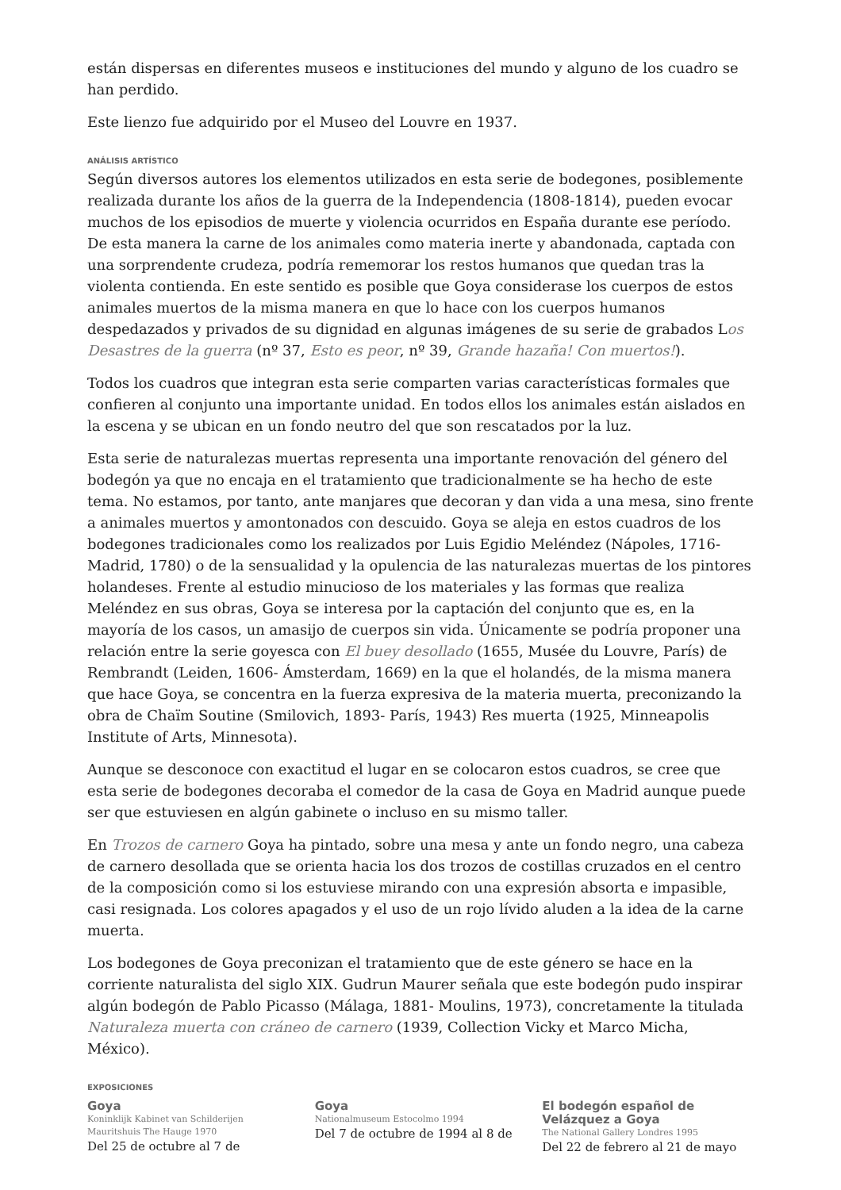están dispersas en diferentes museos e instituciones del mundo y alguno de los cuadro se han perdido.
Este lienzo fue adquirido por el Museo del Louvre en 1937.
ANÁLISIS ARTÍSTICO
Según diversos autores los elementos utilizados en esta serie de bodegones, posiblemente realizada durante los años de la guerra de la Independencia (1808-1814), pueden evocar muchos de los episodios de muerte y violencia ocurridos en España durante ese período. De esta manera la carne de los animales como materia inerte y abandonada, captada con una sorprendente crudeza, podría rememorar los restos humanos que quedan tras la violenta contienda. En este sentido es posible que Goya considerase los cuerpos de estos animales muertos de la misma manera en que lo hace con los cuerpos humanos despedazados y privados de su dignidad en algunas imágenes de su serie de grabados Los Desastres de la guerra (nº 37, Esto es peor, nº 39, Grande hazaña! Con muertos!).
Todos los cuadros que integran esta serie comparten varias características formales que confieren al conjunto una importante unidad. En todos ellos los animales están aislados en la escena y se ubican en un fondo neutro del que son rescatados por la luz.
Esta serie de naturalezas muertas representa una importante renovación del género del bodegón ya que no encaja en el tratamiento que tradicionalmente se ha hecho de este tema. No estamos, por tanto, ante manjares que decoran y dan vida a una mesa, sino frente a animales muertos y amontonados con descuido. Goya se aleja en estos cuadros de los bodegones tradicionales como los realizados por Luis Egidio Meléndez (Nápoles, 1716-Madrid, 1780) o de la sensualidad y la opulencia de las naturalezas muertas de los pintores holandeses. Frente al estudio minucioso de los materiales y las formas que realiza Meléndez en sus obras, Goya se interesa por la captación del conjunto que es, en la mayoría de los casos, un amasijo de cuerpos sin vida. Únicamente se podría proponer una relación entre la serie goyesca con El buey desollado (1655, Musée du Louvre, París) de Rembrandt (Leiden, 1606- Ámsterdam, 1669) en la que el holandés, de la misma manera que hace Goya, se concentra en la fuerza expresiva de la materia muerta, preconizando la obra de Chaïm Soutine (Smilovich, 1893- París, 1943) Res muerta (1925, Minneapolis Institute of Arts, Minnesota).
Aunque se desconoce con exactitud el lugar en se colocaron estos cuadros, se cree que esta serie de bodegones decoraba el comedor de la casa de Goya en Madrid aunque puede ser que estuviesen en algún gabinete o incluso en su mismo taller.
En Trozos de carnero Goya ha pintado, sobre una mesa y ante un fondo negro, una cabeza de carnero desollada que se orienta hacia los dos trozos de costillas cruzados en el centro de la composición como si los estuviese mirando con una expresión absorta e impasible, casi resignada. Los colores apagados y el uso de un rojo lívido aluden a la idea de la carne muerta.
Los bodegones de Goya preconizan el tratamiento que de este género se hace en la corriente naturalista del siglo XIX. Gudrun Maurer señala que este bodegón pudo inspirar algún bodegón de Pablo Picasso (Málaga, 1881- Moulins, 1973), concretamente la titulada Naturaleza muerta con cráneo de carnero (1939, Collection Vicky et Marco Micha, México).
EXPOSICIONES
Goya
Koninklijk Kabinet van Schilderijen Mauritshuis The Hauge 1970
Del 25 de octubre al 7 de
Goya
Nationalmuseum Estocolmo 1994
Del 7 de octubre de 1994 al 8 de
El bodegón español de Velázquez a Goya
The National Gallery Londres 1995
Del 22 de febrero al 21 de mayo